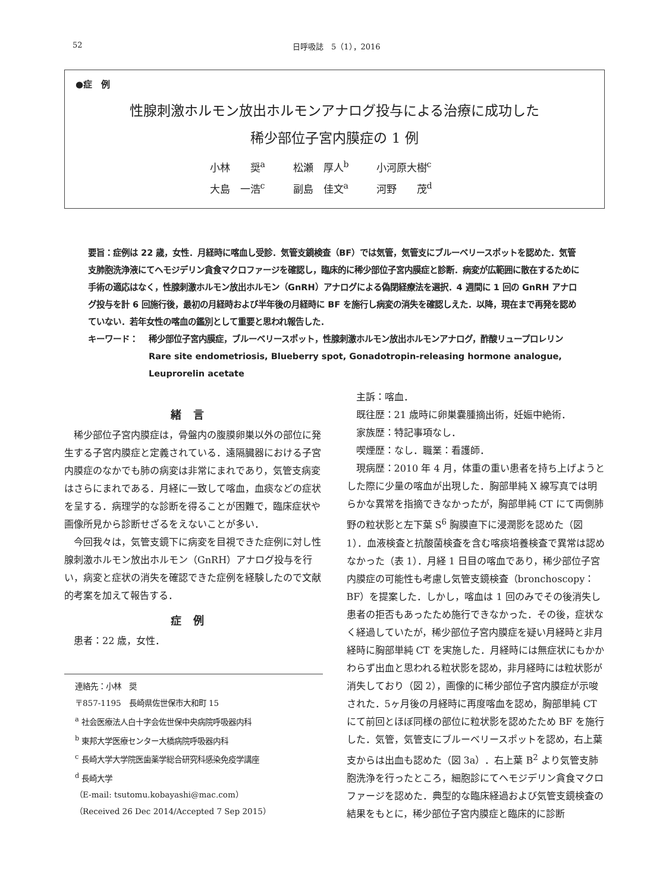52 日呼吸誌　5（1），2016
●症　例
性腺刺激ホルモン放出ホルモンアナログ投与による治療に成功した
稀少部位子宮内膜症の 1 例
小林　　奨<sup>a</sup> 松瀬　厚人<sup>b</sup> 小河原大樹<sup>c</sup>
大島　一浩<sup>c</sup> 副島　佳文<sup>a</sup> 河野　　茂<sup>d</sup>
要旨：症例は 22 歳，女性．月経時に喀血し受診．気管支鏡検査（BF）では気管，気管支にブルーベリースポットを認めた．気管支肺胞洗浄液にてヘモジデリン貪食マクロファージを確認し，臨床的に稀少部位子宮内膜症と診断．病変が広範囲に散在するために手術の適応はなく，性腺刺激ホルモン放出ホルモン（GnRH）アナログによる偽閉経療法を選択．4 週間に 1 回の GnRH アナログ投与を計 6 回施行後，最初の月経時および半年後の月経時に BF を施行し病変の消失を確認しえた．以降，現在まで再発を認めていない．若年女性の喀血の鑑別として重要と思われ報告した．
キーワード： 稀少部位子宮内膜症，ブルーベリースポット，性腺刺激ホルモン放出ホルモンアナログ，酢酸リュープロレリン
Rare site endometriosis, Blueberry spot, Gonadotropin-releasing hormone analogue, Leuprorelin acetate
緒言
稀少部位子宮内膜症は，骨盤内の腹膜卵巣以外の部位に発生する子宮内膜症と定義されている．遠隔臓器における子宮内膜症のなかでも肺の病変は非常にまれであり，気管支病変はさらにまれである．月経に一致して喀血，血痰などの症状を呈する．病理学的な診断を得ることが困難で，臨床症状や画像所見から診断せざるをえないことが多い．
今回我々は，気管支鏡下に病変を目視できた症例に対し性腺刺激ホルモン放出ホルモン（GnRH）アナログ投与を行い，病変と症状の消失を確認できた症例を経験したので文献的考案を加えて報告する．
症例
患者：22 歳，女性．
連絡先：小林　奨
〒857-1195　長崎県佐世保市大和町 15
<sup>a</sup> 社会医療法人白十字会佐世保中央病院呼吸器内科
<sup>b</sup> 東邦大学医療センター大橋病院呼吸器内科
<sup>c</sup> 長崎大学大学院医歯薬学総合研究科感染免疫学講座
<sup>d</sup> 長崎大学
（E-mail: tsutomu.kobayashi@mac.com）
（Received 26 Dec 2014/Accepted 7 Sep 2015）
主訴：喀血．
既往歴：21 歳時に卵巣嚢腫摘出術，妊娠中絶術．
家族歴：特記事項なし．
喫煙歴：なし．職業：看護師．
現病歴：2010 年 4 月，体重の重い患者を持ち上げようとした際に少量の喀血が出現した．胸部単純 X 線写真では明らかな異常を指摘できなかったが，胸部単純 CT にて両側肺野の粒状影と左下葉 S<sup>6</sup> 胸膜直下に浸潤影を認めた（図 1）．血液検査と抗酸菌検査を含む喀痰培養検査で異常は認めなかった（表 1）．月経 1 日目の喀血であり，稀少部位子宮内膜症の可能性も考慮し気管支鏡検査（bronchoscopy：BF）を提案した．しかし，喀血は 1 回のみでその後消失し患者の拒否もあったため施行できなかった．その後，症状なく経過していたが，稀少部位子宮内膜症を疑い月経時と非月経時に胸部単純 CT を実施した．月経時には無症状にもかかわらず出血と思われる粒状影を認め，非月経時には粒状影が消失しており（図 2），画像的に稀少部位子宮内膜症が示唆された．5ヶ月後の月経時に再度喀血を認め，胸部単純 CT にて前回とほぼ同様の部位に粒状影を認めたため BF を施行した．気管，気管支にブルーベリースポットを認め，右上葉支からは出血も認めた（図 3a）．右上葉 B<sup>2</sup> より気管支肺胞洗浄を行ったところ，細胞診にてヘモジデリン貪食マクロファージを認めた．典型的な臨床経過および気管支鏡検査の結果をもとに，稀少部位子宮内膜症と臨床的に診断